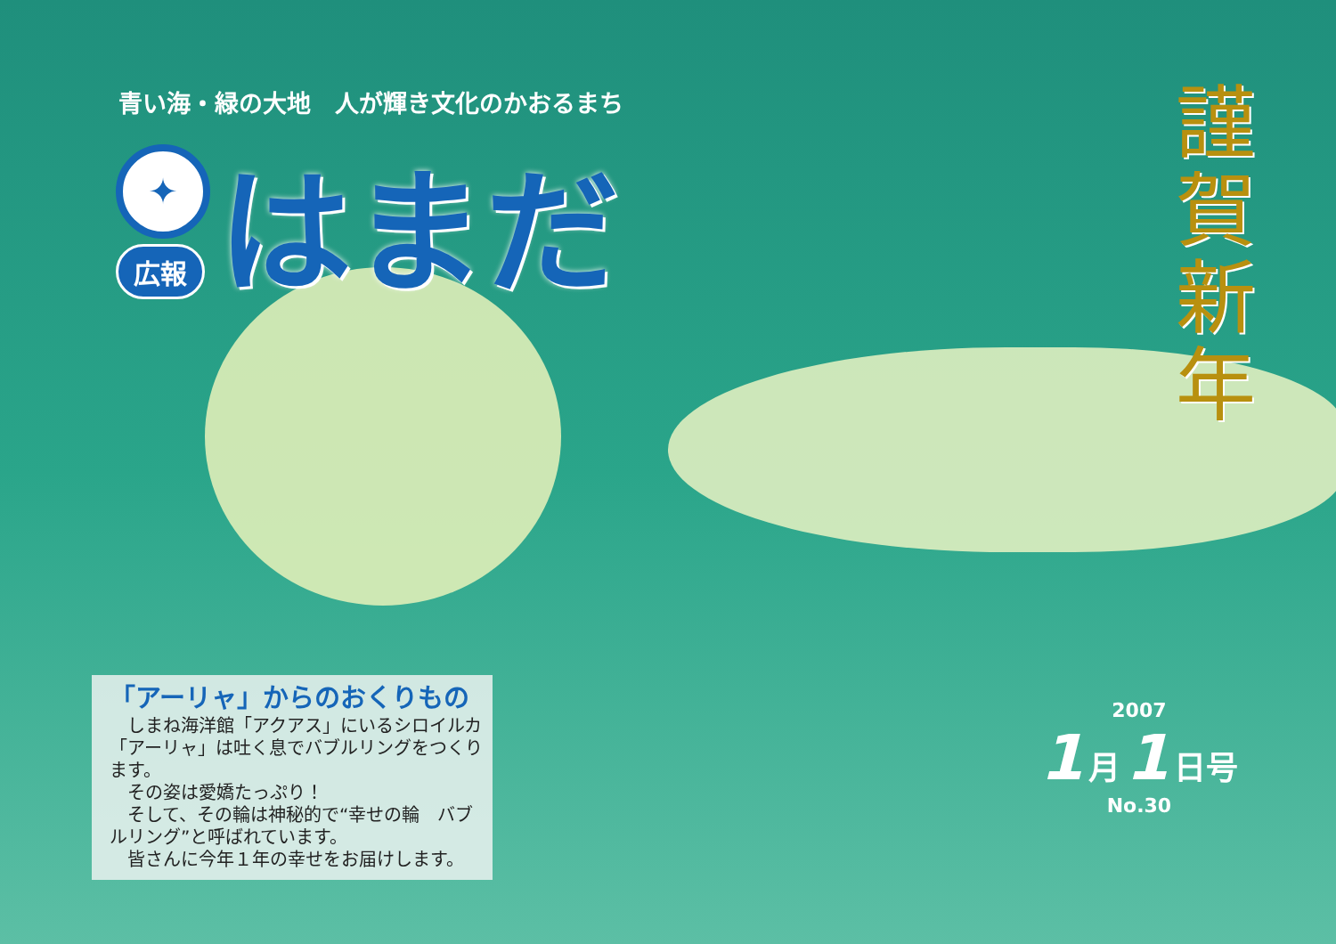青い海・緑の大地　人が輝き文化のかおるまち
✦
広報
はまだ
謹
賀
新
年
2007
1 月 1 日号
No.30
「アーリャ」からのおくりもの
しまね海洋館「アクアス」にいるシロイルカ「アーリャ」は吐く息でバブルリングをつくります。
その姿は愛嬌たっぷり！
そして、その輪は神秘的で“幸せの輪　バブルリング”と呼ばれています。
皆さんに今年１年の幸せをお届けします。